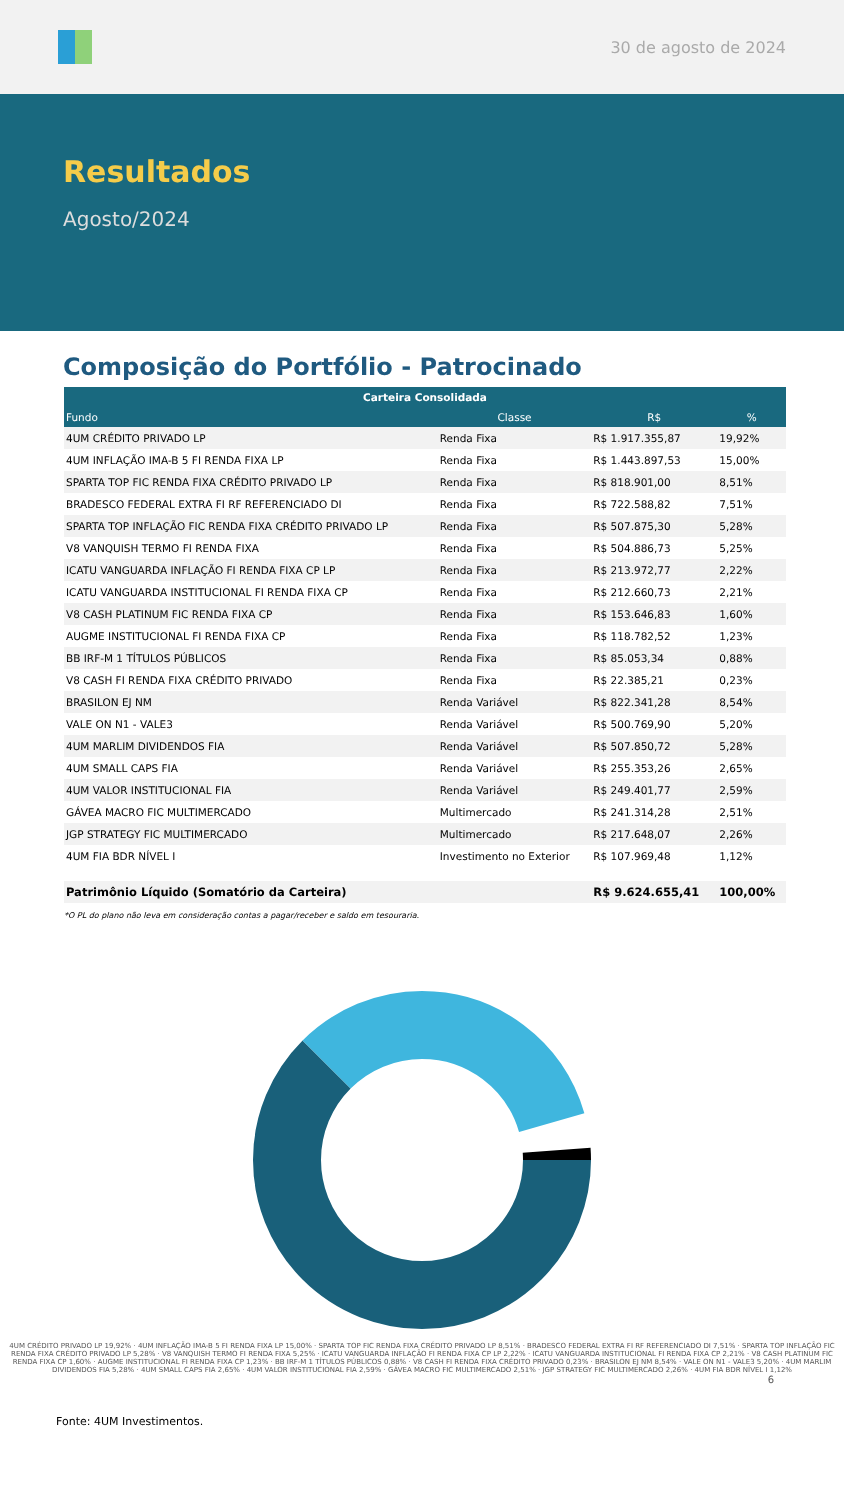30 de agosto de 2024
Resultados
Agosto/2024
Composição do Portfólio - Patrocinado
| Carteira Consolidada | | | |
| --- | --- | --- | --- |
| Fundo | Classe | R$ | % |
| 4UM CRÉDITO PRIVADO LP | Renda Fixa | R$ 1.917.355,87 | 19,92% |
| 4UM INFLAÇÃO IMA-B 5 FI RENDA FIXA LP | Renda Fixa | R$ 1.443.897,53 | 15,00% |
| SPARTA TOP FIC RENDA FIXA CRÉDITO PRIVADO LP | Renda Fixa | R$ 818.901,00 | 8,51% |
| BRADESCO FEDERAL EXTRA FI RF REFERENCIADO DI | Renda Fixa | R$ 722.588,82 | 7,51% |
| SPARTA TOP INFLAÇÃO FIC RENDA FIXA CRÉDITO PRIVADO LP | Renda Fixa | R$ 507.875,30 | 5,28% |
| V8 VANQUISH TERMO FI RENDA FIXA | Renda Fixa | R$ 504.886,73 | 5,25% |
| ICATU VANGUARDA INFLAÇÃO FI RENDA FIXA CP LP | Renda Fixa | R$ 213.972,77 | 2,22% |
| ICATU VANGUARDA INSTITUCIONAL FI RENDA FIXA CP | Renda Fixa | R$ 212.660,73 | 2,21% |
| V8 CASH PLATINUM FIC RENDA FIXA CP | Renda Fixa | R$ 153.646,83 | 1,60% |
| AUGME INSTITUCIONAL FI RENDA FIXA CP | Renda Fixa | R$ 118.782,52 | 1,23% |
| BB IRF-M 1 TÍTULOS PÚBLICOS | Renda Fixa | R$ 85.053,34 | 0,88% |
| V8 CASH FI RENDA FIXA CRÉDITO PRIVADO | Renda Fixa | R$ 22.385,21 | 0,23% |
| BRASILON EJ NM | Renda Variável | R$ 822.341,28 | 8,54% |
| VALE ON N1 - VALE3 | Renda Variável | R$ 500.769,90 | 5,20% |
| 4UM MARLIM DIVIDENDOS FIA | Renda Variável | R$ 507.850,72 | 5,28% |
| 4UM SMALL CAPS FIA | Renda Variável | R$ 255.353,26 | 2,65% |
| 4UM VALOR INSTITUCIONAL FIA | Renda Variável | R$ 249.401,77 | 2,59% |
| GÁVEA MACRO FIC MULTIMERCADO | Multimercado | R$ 241.314,28 | 2,51% |
| JGP STRATEGY FIC MULTIMERCADO | Multimercado | R$ 217.648,07 | 2,26% |
| 4UM FIA BDR NÍVEL I | Investimento no Exterior | R$ 107.969,48 | 1,12% |
| Patrimônio Líquido (Somatório da Carteira) | | R$ 9.624.655,41 | 100,00% |
*O PL do plano não leva em consideração contas a pagar/receber e saldo em tesouraria.
4UM CRÉDITO PRIVADO LP 19,92% · 4UM INFLAÇÃO IMA-B 5 FI RENDA FIXA LP 15,00% · SPARTA TOP FIC RENDA FIXA CRÉDITO PRIVADO LP 8,51% · BRADESCO FEDERAL EXTRA FI RF REFERENCIADO DI 7,51% · SPARTA TOP INFLAÇÃO FIC RENDA FIXA CRÉDITO PRIVADO LP 5,28% · V8 VANQUISH TERMO FI RENDA FIXA 5,25% · ICATU VANGUARDA INFLAÇÃO FI RENDA FIXA CP LP 2,22% · ICATU VANGUARDA INSTITUCIONAL FI RENDA FIXA CP 2,21% · V8 CASH PLATINUM FIC RENDA FIXA CP 1,60% · AUGME INSTITUCIONAL FI RENDA FIXA CP 1,23% · BB IRF-M 1 TÍTULOS PÚBLICOS 0,88% · V8 CASH FI RENDA FIXA CRÉDITO PRIVADO 0,23% · BRASILON EJ NM 8,54% · VALE ON N1 - VALE3 5,20% · 4UM MARLIM DIVIDENDOS FIA 5,28% · 4UM SMALL CAPS FIA 2,65% · 4UM VALOR INSTITUCIONAL FIA 2,59% · GÁVEA MACRO FIC MULTIMERCADO 2,51% · JGP STRATEGY FIC MULTIMERCADO 2,26% · 4UM FIA BDR NÍVEL I 1,12%
6
Fonte: 4UM Investimentos.